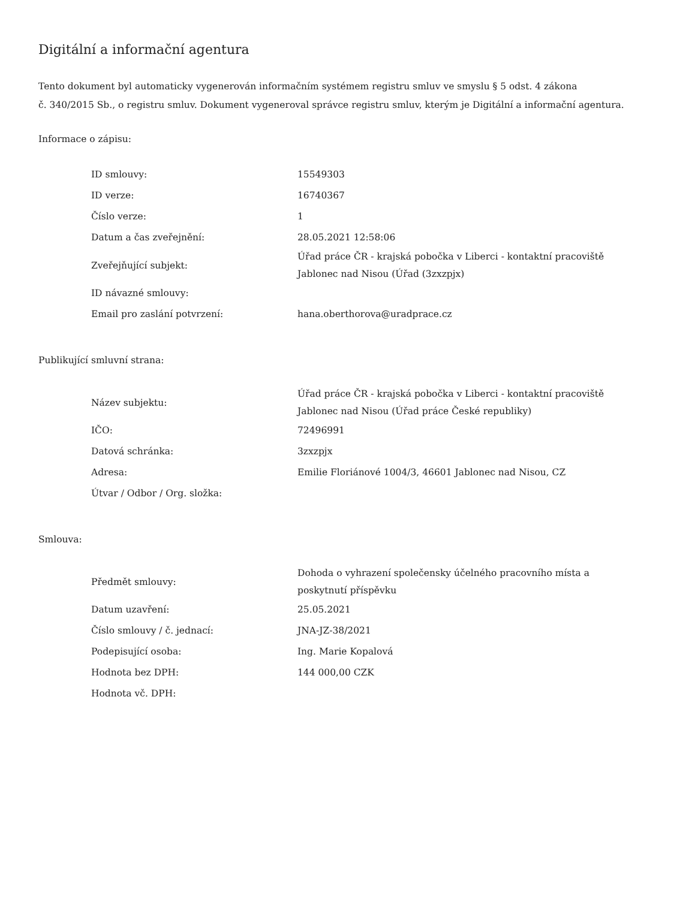Digitální a informační agentura
Tento dokument byl automaticky vygenerován informačním systémem registru smluv ve smyslu § 5 odst. 4 zákona
č. 340/2015 Sb., o registru smluv. Dokument vygeneroval správce registru smluv, kterým je Digitální a informační agentura.
Informace o zápisu:
| ID smlouvy: | 15549303 |
| ID verze: | 16740367 |
| Číslo verze: | 1 |
| Datum a čas zveřejnění: | 28.05.2021 12:58:06 |
| Zveřejňující subjekt: | Úřad práce ČR - krajská pobočka v Liberci - kontaktní pracoviště Jablonec nad Nisou (Úřad (3zxzpjx) |
| ID návazné smlouvy: | |
| Email pro zaslání potvrzení: | hana.oberthorova@uradprace.cz |
Publikující smluvní strana:
| Název subjektu: | Úřad práce ČR - krajská pobočka v Liberci - kontaktní pracoviště Jablonec nad Nisou (Úřad práce České republiky) |
| IČO: | 72496991 |
| Datová schránka: | 3zxzpjx |
| Adresa: | Emilie Floriánové 1004/3, 46601 Jablonec nad Nisou, CZ |
| Útvar / Odbor / Org. složka: | |
Smlouva:
| Předmět smlouvy: | Dohoda o vyhrazení společensky účelného pracovního místa a poskytnutí příspěvku |
| Datum uzavření: | 25.05.2021 |
| Číslo smlouvy / č. jednací: | JNA-JZ-38/2021 |
| Podepisující osoba: | Ing. Marie Kopalová |
| Hodnota bez DPH: | 144 000,00 CZK |
| Hodnota vč. DPH: | |